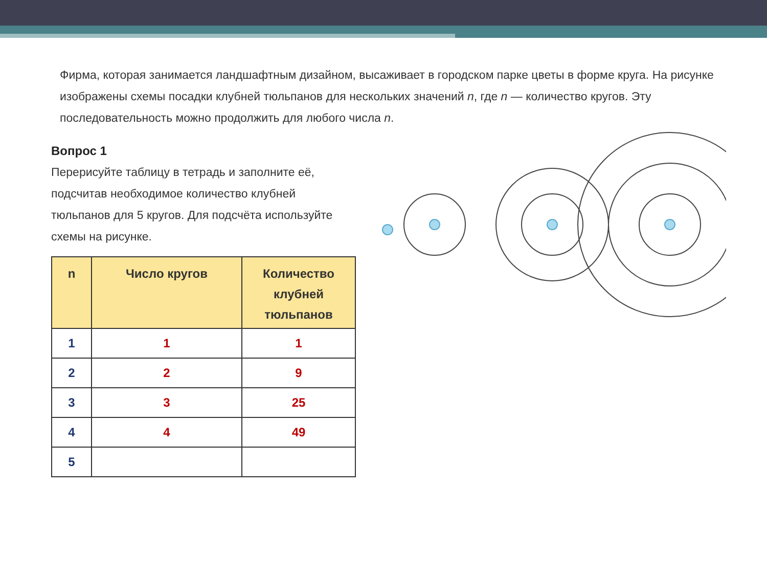Фирма, которая занимается ландшафтным дизайном, высаживает в городском парке цветы в форме круга. На рисунке изображены схемы посадки клубней тюльпанов для нескольких значений n, где n — количество кругов. Эту последовательность можно продолжить для любого числа n.
Вопрос 1
Перерисуйте таблицу в тетрадь и заполните её, подсчитав необходимое количество клубней тюльпанов для 5 кругов. Для подсчёта используйте схемы на рисунке.
| n | Число кругов | Количество клубней тюльпанов |
| --- | --- | --- |
| 1 | 1 | 1 |
| 2 | 2 | 9 |
| 3 | 3 | 25 |
| 4 | 4 | 49 |
| 5 | | |